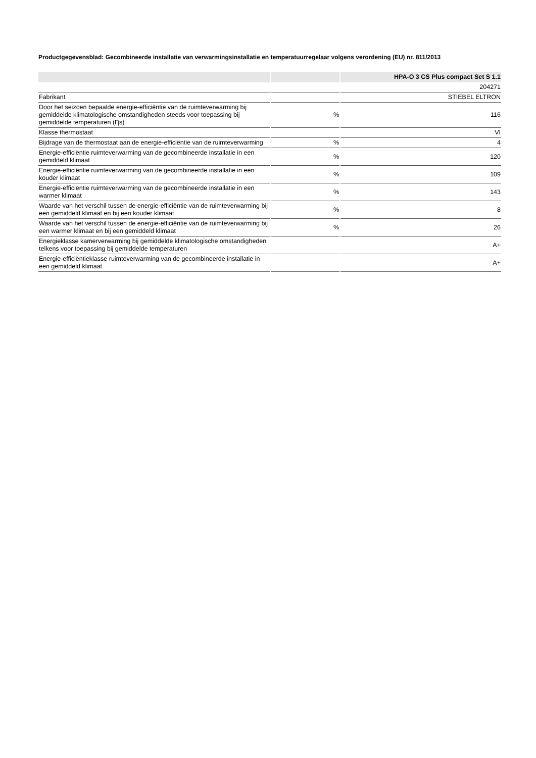Productgegevensblad: Gecombineerde installatie van verwarmingsinstallatie en temperatuurregelaar volgens verordening (EU) nr. 811/2013
| | | HPA-O 3 CS Plus compact Set S 1.1 |
| --- | --- | --- |
| | | 204271 |
| Fabrikant | | STIEBEL ELTRON |
| Door het seizoen bepaalde energie-efficiëntie van de ruimteverwarming bij gemiddelde klimatologische omstandigheden steeds voor toepassing bij gemiddelde temperaturen (Ƞs) | % | 116 |
| Klasse thermostaat | | VI |
| Bijdrage van de thermostaat aan de energie-efficiëntie van de ruimteverwarming | % | 4 |
| Energie-efficiëntie ruimteverwarming van de gecombineerde installatie in een gemiddeld klimaat | % | 120 |
| Energie-efficiëntie ruimteverwarming van de gecombineerde installatie in een kouder klimaat | % | 109 |
| Energie-efficiëntie ruimteverwarming van de gecombineerde installatie in een warmer klimaat | % | 143 |
| Waarde van het verschil tussen de energie-efficiëntie van de ruimteverwarming bij een gemiddeld klimaat en bij een kouder klimaat | % | 8 |
| Waarde van het verschil tussen de energie-efficiëntie van de ruimteverwarming bij een warmer klimaat en bij een gemiddeld klimaat | % | 26 |
| Energieklasse kamerverwarming bij gemiddelde klimatologische omstandigheden telkens voor toepassing bij gemiddelde temperaturen | | A+ |
| Energie-efficiëntieklasse ruimteverwarming van de gecombineerde installatie in een gemiddeld klimaat | | A+ |